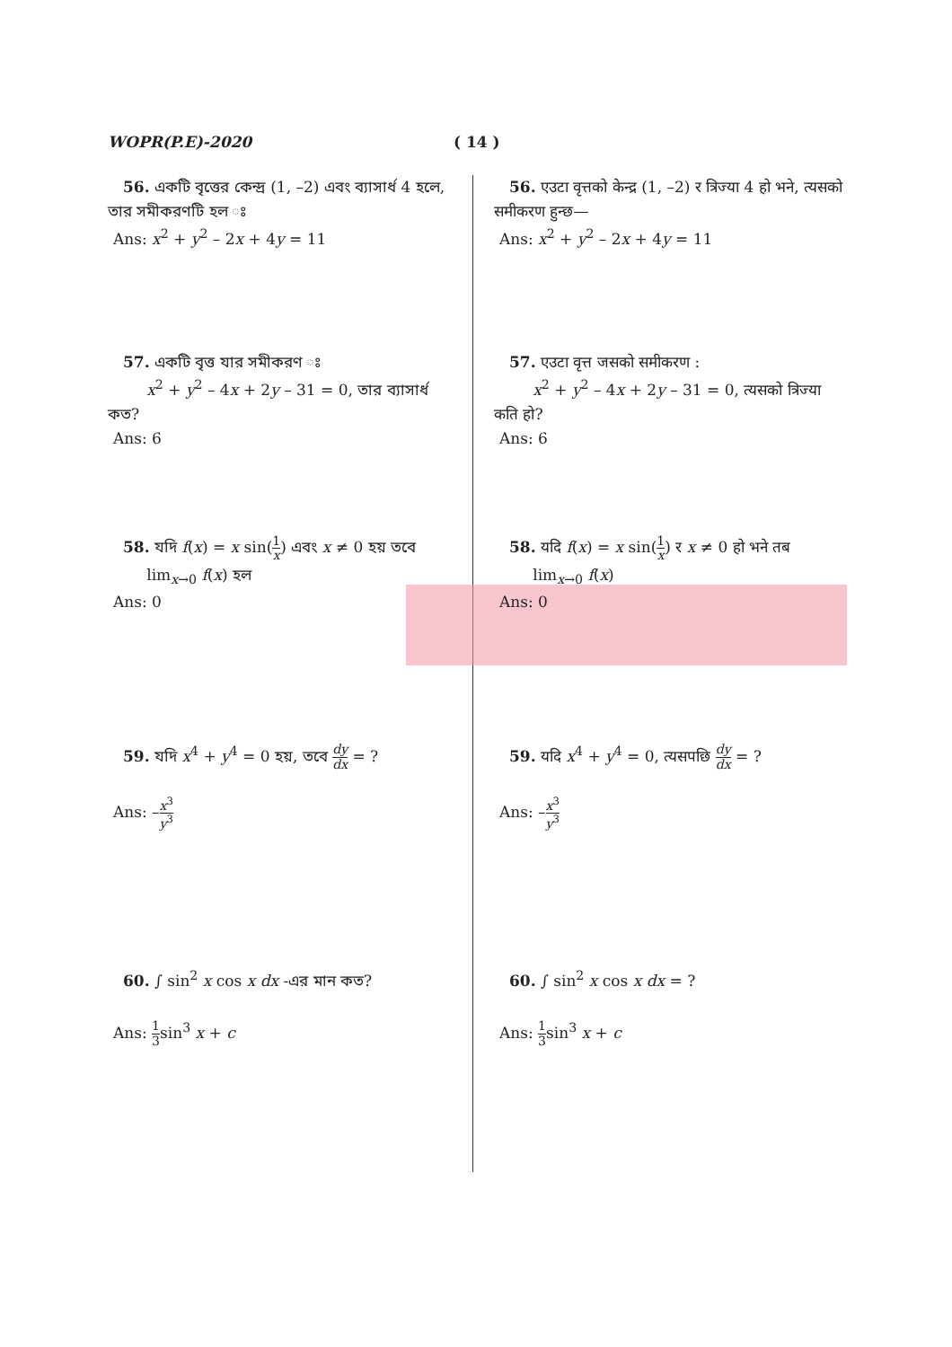WOPR(P.E)-2020 ( 14 )
56. একটি বৃত্তের কেন্দ্র (1, –2) এবং ব্যাসার্ধ 4 হলে, তার সমীকরণটি হল ঃ
Ans: x<sup>2</sup> + y<sup>2</sup> – 2x + 4y = 11
57. একটি বৃত্ত যার সমীকরণ ঃ
x<sup>2</sup> + y<sup>2</sup> – 4x + 2y – 31 = 0, তার ব্যাসার্ধ কত?
Ans: 6
58. যদি f(x) = x sin(1 x) এবং x ≠ 0 হয় তবে
lim<sub>x→0</sub> f(x) হল
Ans: 0
59. যদি x<sup>4</sup> + y<sup>4</sup> = 0 হয়, তবে dy dx = ?
Ans: –x<sup>3</sup> y<sup>3</sup>
60. ∫ sin<sup>2</sup> x cos x dx -এর মান কত?
Ans: 1 3sin<sup>3</sup> x + c
56. एउटा वृत्तको केन्द्र (1, –2) र त्रिज्या 4 हो भने, त्यसको समीकरण हुन्छ—
Ans: x<sup>2</sup> + y<sup>2</sup> – 2x + 4y = 11
57. एउटा वृत्त जसको समीकरण :
x<sup>2</sup> + y<sup>2</sup> – 4x + 2y – 31 = 0, त्यसको त्रिज्या कति हो?
Ans: 6
58. यदि f(x) = x sin(1 x) र x ≠ 0 हो भने तब
lim<sub>x→0</sub> f(x)
Ans: 0
59. यदि x<sup>4</sup> + y<sup>4</sup> = 0, त्यसपछि dy dx = ?
Ans: –x<sup>3</sup> y<sup>3</sup>
60. ∫ sin<sup>2</sup> x cos x dx = ?
Ans: 1 3sin<sup>3</sup> x + c